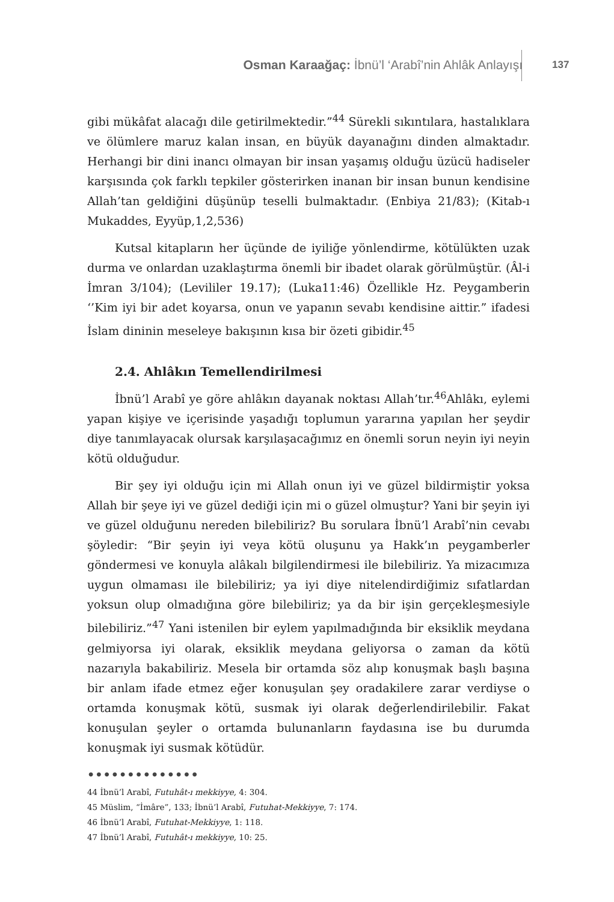Osman Karaağaç: İbnü’l ‘Arabî’nin Ahlâk Anlayışı
137
gibi mükâfat alacağı dile getirilmektedir.”<sup>44</sup> Sürekli sıkıntılara, hastalıklara ve ölümlere maruz kalan insan, en büyük dayanağını dinden almaktadır. Herhangi bir dini inancı olmayan bir insan yaşamış olduğu üzücü hadiseler karşısında çok farklı tepkiler gösterirken inanan bir insan bunun kendisine Allah’tan geldiğini düşünüp teselli bulmaktadır. (Enbiya 21/83); (Kitab-ı Mukaddes, Eyyüp,1,2,536)
Kutsal kitapların her üçünde de iyiliğe yönlendirme, kötülükten uzak durma ve onlardan uzaklaştırma önemli bir ibadet olarak görülmüştür. (Âl-i İmran 3/104); (Levililer 19.17); (Luka11:46) Özellikle Hz. Peygamberin ‘’Kim iyi bir adet koyarsa, onun ve yapanın sevabı kendisine aittir.” ifadesi İslam dininin meseleye bakışının kısa bir özeti gibidir.<sup>45</sup>
2.4. Ahlâkın Temellendirilmesi
İbnü’l Arabî ye göre ahlâkın dayanak noktası Allah’tır.<sup>46</sup>Ahlâkı, eylemi yapan kişiye ve içerisinde yaşadığı toplumun yararına yapılan her şeydir diye tanımlayacak olursak karşılaşacağımız en önemli sorun neyin iyi neyin kötü olduğudur.
Bir şey iyi olduğu için mi Allah onun iyi ve güzel bildirmiştir yoksa Allah bir şeye iyi ve güzel dediği için mi o güzel olmuştur? Yani bir şeyin iyi ve güzel olduğunu nereden bilebiliriz? Bu sorulara İbnü’l Arabî’nin cevabı şöyledir: “Bir şeyin iyi veya kötü oluşunu ya Hakk’ın peygamberler göndermesi ve konuyla alâkalı bilgilendirmesi ile bilebiliriz. Ya mizacımıza uygun olmaması ile bilebiliriz; ya iyi diye nitelendirdiğimiz sıfatlardan yoksun olup olmadığına göre bilebiliriz; ya da bir işin gerçekleşmesiyle bilebiliriz.”<sup>47</sup> Yani istenilen bir eylem yapılmadığında bir eksiklik meydana gelmiyorsa iyi olarak, eksiklik meydana geliyorsa o zaman da kötü nazarıyla bakabiliriz. Mesela bir ortamda söz alıp konuşmak başlı başına bir anlam ifade etmez eğer konuşulan şey oradakilere zarar verdiyse o ortamda konuşmak kötü, susmak iyi olarak değerlendirilebilir. Fakat konuşulan şeyler o ortamda bulunanların faydasına ise bu durumda konuşmak iyi susmak kötüdür.
••••••••••••••
44 İbnü’l Arabî, Futuhât-ı mekkiyye, 4: 304.
45 Müslim, “İmâre”, 133; İbnü’l Arabî, Futuhat-Mekkiyye, 7: 174.
46 İbnü’l Arabî, Futuhat-Mekkiyye, 1: 118.
47 İbnü’l Arabî, Futuhât-ı mekkiyye, 10: 25.